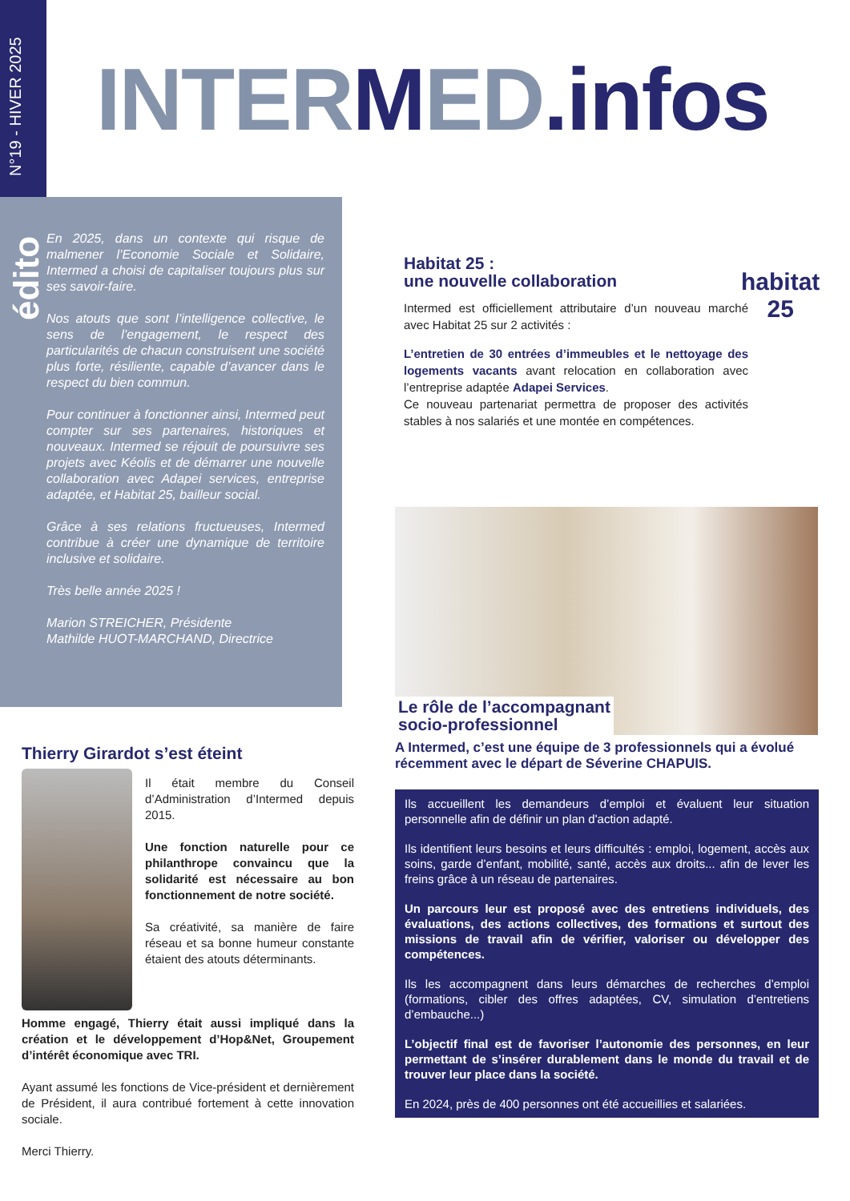N°19 - HIVER 2025
INTER MED.infos
édito
En 2025, dans un contexte qui risque de malmener l’Economie Sociale et Solidaire, Intermed a choisi de capitaliser toujours plus sur ses savoir-faire.
Nos atouts que sont l’intelligence collective, le sens de l’engagement, le respect des particularités de chacun construisent une société plus forte, résiliente, capable d’avancer dans le respect du bien commun.
Pour continuer à fonctionner ainsi, Intermed peut compter sur ses partenaires, historiques et nouveaux. Intermed se réjouit de poursuivre ses projets avec Kéolis et de démarrer une nouvelle collaboration avec Adapei services, entreprise adaptée, et Habitat 25, bailleur social.
Grâce à ses relations fructueuses, Intermed contribue à créer une dynamique de territoire inclusive et solidaire.
Très belle année 2025 !
Marion STREICHER, Présidente
Mathilde HUOT-MARCHAND, Directrice
Habitat 25 :
une nouvelle collaboration
Intermed est officiellement attributaire d’un nouveau marché avec Habitat 25 sur 2 activités :
L’entretien de 30 entrées d’immeubles et le nettoyage des logements vacants avant relocation en collaboration avec l’entreprise adaptée Adapei Services.
Ce nouveau partenariat permettra de proposer des activités stables à nos salariés et une montée en compétences.
habitat
25
Le rôle de l’accompagnant
socio-professionnel
A Intermed, c’est une équipe de 3 professionnels qui a évolué récemment avec le départ de Séverine CHAPUIS.
Ils accueillent les demandeurs d’emploi et évaluent leur situation personnelle afin de définir un plan d'action adapté.
Ils identifient leurs besoins et leurs difficultés : emploi, logement, accès aux soins, garde d’enfant, mobilité, santé, accès aux droits... afin de lever les freins grâce à un réseau de partenaires.
Un parcours leur est proposé avec des entretiens individuels, des évaluations, des actions collectives, des formations et surtout des missions de travail afin de vérifier, valoriser ou développer des compétences.
Ils les accompagnent dans leurs démarches de recherches d’emploi (formations, cibler des offres adaptées, CV, simulation d’entretiens d’embauche...)
L’objectif final est de favoriser l’autonomie des personnes, en leur permettant de s’insérer durablement dans le monde du travail et de trouver leur place dans la société.
En 2024, près de 400 personnes ont été accueillies et salariées.
Thierry Girardot s’est éteint
Il était membre du Conseil d’Administration d’Intermed depuis 2015.
Une fonction naturelle pour ce philanthrope convaincu que la solidarité est nécessaire au bon fonctionnement de notre société.
Sa créativité, sa manière de faire réseau et sa bonne humeur constante étaient des atouts déterminants.
Homme engagé, Thierry était aussi impliqué dans la création et le développement d’Hop&Net, Groupement d’intérêt économique avec TRI.
Ayant assumé les fonctions de Vice-président et dernièrement de Président, il aura contribué fortement à cette innovation sociale.
Merci Thierry.